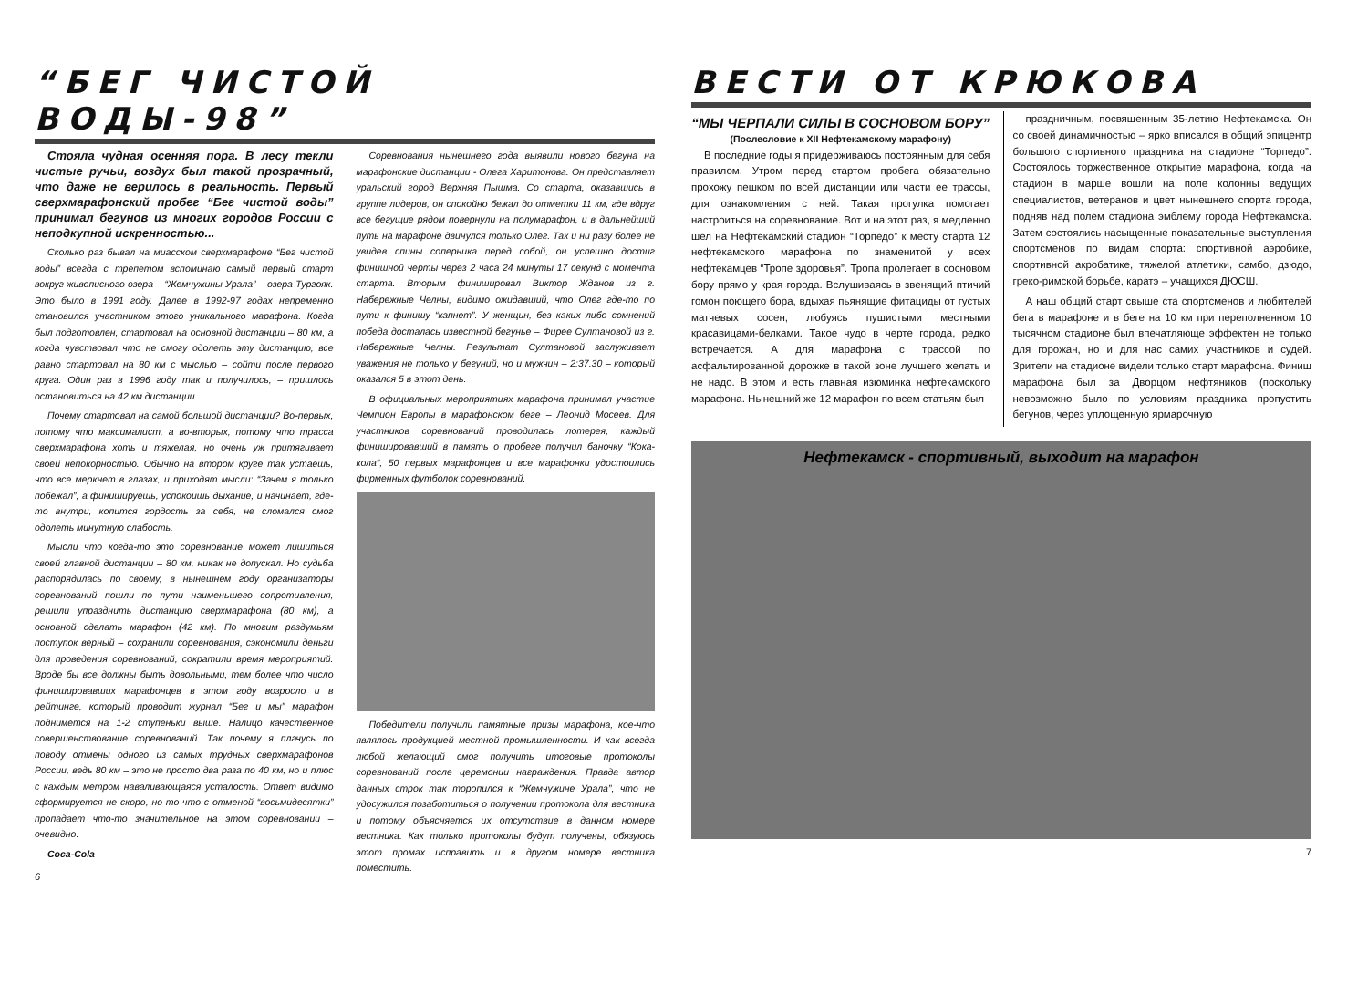“БЕГ ЧИСТОЙ ВОДЫ-98”
Стояла чудная осенняя пора. В лесу текли чистые ручьи, воздух был такой прозрачный, что даже не верилось в реальность. Первый сверхмарафонский пробег “Бег чистой воды” принимал бегунов из многих городов России с неподкупной искренностью...
Сколько раз бывал на миасском сверхмарафоне “Бег чистой воды” всегда с трепетом вспоминаю самый первый старт вокруг живописного озера – “Жемчужины Урала” – озера Тургояк. Это было в 1991 году. Далее в 1992-97 годах непременно становился участником этого уникального марафона. Когда был подготовлен, стартовал на основной дистанции – 80 км, а когда чувствовал что не смогу одолеть эту дистанцию, все равно стартовал на 80 км с мыслью – сойти после первого круга. Один раз в 1996 году так и получилось, – пришлось остановиться на 42 км дистанции.
Почему стартовал на самой большой дистанции? Во-первых, потому что максималист, а во-вторых, потому что трасса сверхмарафона хоть и тяжелая, но очень уж притягивает своей непокорностью. Обычно на втором круге так устаешь, что все меркнет в глазах, и приходят мысли: “Зачем я только побежал”, а финишируешь, успокоишь дыхание, и начинает, где-то внутри, копится гордость за себя, не сломался смог одолеть минутную слабость.
Мысли что когда-то это соревнование может лишиться своей главной дистанции – 80 км, никак не допускал. Но судьба распорядилась по своему, в нынешнем году организаторы соревнований пошли по пути наименьшего сопротивления, решили упразднить дистанцию сверхмарафона (80 км), а основной сделать марафон (42 км). По многим раздумьям поступок верный – сохранили соревнования, сэкономили деньги для проведения соревнований, сократили время мероприятий. Вроде бы все должны быть довольными, тем более что число финишировавших марафонцев в этом году возросло и в рейтинге, который проводит журнал “Бег и мы” марафон поднимется на 1-2 ступеньки выше. Налицо качественное совершенствование соревнований. Так почему я плачусь по поводу отмены одного из самых трудных сверхмарафонов России, ведь 80 км – это не просто два раза по 40 км, но и плюс с каждым метром наваливающаяся усталость. Ответ видимо сформируется не скоро, но то что с отменой “восьмидесятки” пропадает что-то значительное на этом соревновании – очевидно.
Coca-Cola
6
Соревнования нынешнего года выявили нового бегуна на марафонские дистанции - Олега Харитонова. Он представляет уральский город Верхняя Пышма. Со старта, оказавшись в группе лидеров, он спокойно бежал до отметки 11 км, где вдруг все бегущие рядом повернули на полумарафон, и в дальнейший путь на марафоне двинулся только Олег. Так и ни разу более не увидев спины соперника перед собой, он успешно достиг финишной черты через 2 часа 24 минуты 17 секунд с момента старта. Вторым финишировал Виктор Жданов из г. Набережные Челны, видимо ожидавший, что Олег где-то по пути к финишу “капнет”. У женщин, без каких либо сомнений победа досталась известной бегунье – Фирее Султановой из г. Набережные Челны. Результат Султановой заслуживает уважения не только у бегуний, но и мужчин – 2:37.30 – который оказался 5 в этот день.
В официальных мероприятиях марафона принимал участие Чемпион Европы в марафонском беге – Леонид Мосеев. Для участников соревнований проводилась лотерея, каждый финишировавший в память о пробеге получил баночку “Кока-кола”, 50 первых марафонцев и все марафонки удостоились фирменных футболок соревнований.
Победители получили памятные призы марафона, кое-что являлось продукцией местной промышленности. И как всегда любой желающий смог получить итоговые протоколы соревнований после церемонии награждения. Правда автор данных строк так торопился к “Жемчужине Урала”, что не удосужился позаботиться о получении протокола для вестника и потому объясняется их отсутствие в данном номере вестника. Как только протоколы будут получены, обязуюсь этот промах исправить и в другом номере вестника поместить.
ВЕСТИ ОТ КРЮКОВА
“МЫ ЧЕРПАЛИ СИЛЫ В СОСНОВОМ БОРУ”
(Послесловие к XII Нефтекамскому марафону)
В последние годы я придерживаюсь постоянным для себя правилом. Утром перед стартом пробега обязательно прохожу пешком по всей дистанции или части ее трассы, для ознакомления с ней. Такая прогулка помогает настроиться на соревнование. Вот и на этот раз, я медленно шел на Нефтекамский стадион “Торпедо” к месту старта 12 нефтекамского марафона по знаменитой у всех нефтекамцев “Тропе здоровья”. Тропа пролегает в сосновом бору прямо у края города. Вслушиваясь в звенящий птичий гомон поющего бора, вдыхая пьянящие фитациды от густых матчевых сосен, любуясь пушистыми местными красавицами-белками. Такое чудо в черте города, редко встречается. А для марафона с трассой по асфальтированной дорожке в такой зоне лучшего желать и не надо. В этом и есть главная изюминка нефтекамского марафона. Нынешний же 12 марафон по всем статьям был
праздничным, посвященным 35-летию Нефтекамска. Он со своей динамичностью – ярко вписался в общий эпицентр большого спортивного праздника на стадионе “Торпедо”. Состоялось торжественное открытие марафона, когда на стадион в марше вошли на поле колонны ведущих специалистов, ветеранов и цвет нынешнего спорта города, подняв над полем стадиона эмблему города Нефтекамска. Затем состоялись насыщенные показательные выступления спортсменов по видам спорта: спортивной аэробике, спортивной акробатике, тяжелой атлетики, самбо, дзюдо, греко-римской борьбе, каратэ – учащихся ДЮСШ.
А наш общий старт свыше ста спортсменов и любителей бега в марафоне и в беге на 10 км при переполненном 10 тысячном стадионе был впечатляюще эффектен не только для горожан, но и для нас самих участников и судей. Зрители на стадионе видели только старт марафона. Финиш марафона был за Дворцом нефтяников (поскольку невозможно было по условиям праздника пропустить бегунов, через уплощенную ярмарочную
Нефтекамск - спортивный, выходит на марафон
7